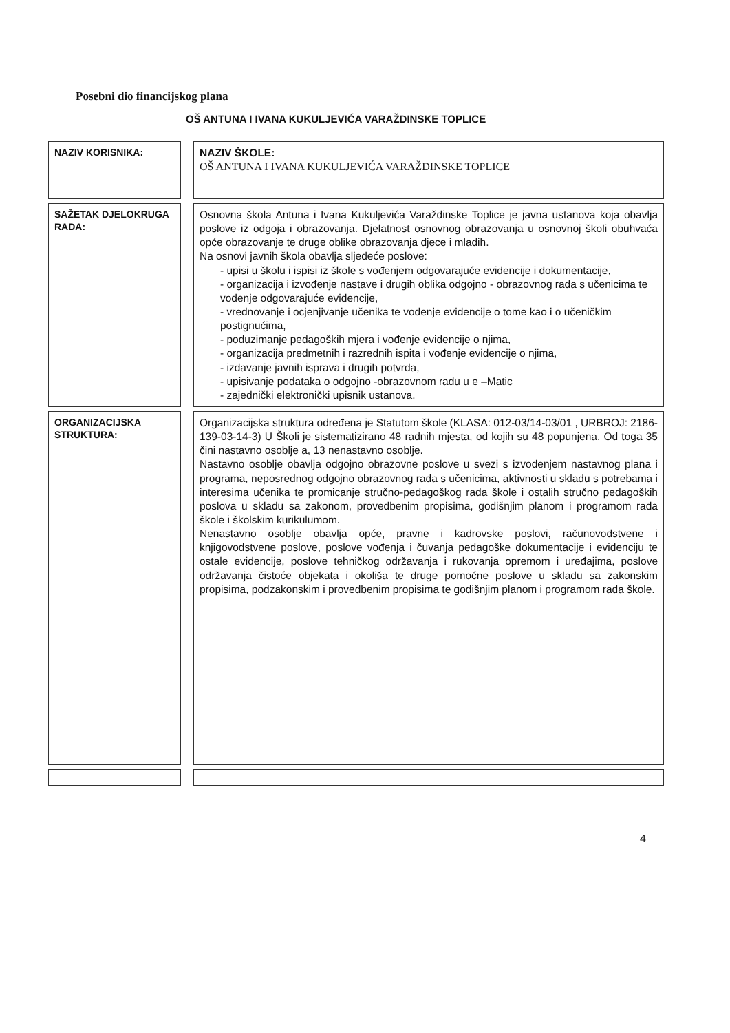Posebni dio financijskog plana
OŠ ANTUNA I IVANA KUKULJEVIĆA VARAŽDINSKE TOPLICE
| NAZIV KORISNIKA: | NAZIV ŠKOLE: OŠ ANTUNA I IVANA KUKULJEVIĆA VARAŽDINSKE TOPLICE |
| SAŽETAK DJELOKRUGA RADA: | Osnovna škola Antuna i Ivana Kukuljevića Varaždinske Toplice je javna ustanova koja obavlja poslove iz odgoja i obrazovanja. Djelatnost osnovnog obrazovanja u osnovnoj školi obuhvaća opće obrazovanje te druge oblike obrazovanja djece i mladih. Na osnovi javnih škola obavlja sljedeće poslove: - upisi u školu i ispisi iz škole s vođenjem odgovarajuće evidencije i dokumentacije, - organizacija i izvođenje nastave i drugih oblika odgojno - obrazovnog rada s učenicima te vođenje odgovarajuće evidencije, - vrednovanje i ocjenjivanje učenika te vođenje evidencije o tome kao i o učeničkim postignućima, - poduzimanje pedagoških mjera i vođenje evidencije o njima, - organizacija predmetnih i razrednih ispita i vođenje evidencije o njima, - izdavanje javnih isprava i drugih potvrda, - upisivanje podataka o odgojno -obrazovnom radu u e –Matic - zajednički elektronički upisnik ustanova. |
| ORGANIZACIJSKA STRUKTURA: | Organizacijska struktura određena je Statutom škole (KLASA: 012-03/14-03/01 , URBROJ: 2186-139-03-14-3) U Školi je sistematizirano 48 radnih mjesta, od kojih su 48 popunjena. Od toga 35 čini nastavno osoblje a, 13 nenastavno osoblje. Nastavno osoblje obavlja odgojno obrazovne poslove u svezi s izvođenjem nastavnog plana i programa, neposrednog odgojno obrazovnog rada s učenicima, aktivnosti u skladu s potrebama i interesima učenika te promicanje stručno-pedagoškog rada škole i ostalih stručno pedagoških poslova u skladu sa zakonom, provedbenim propisima, godišnjim planom i programom rada škole i školskim kurikulumom. Nenastavno osoblje obavlja opće, pravne i kadrovske poslovi, računovodstvene i knjigovodstvene poslove, poslove vođenja i čuvanja pedagoške dokumentacije i evidenciju te ostale evidencije, poslove tehničkog održavanja i rukovanja opremom i uređajima, poslove održavanja čistoće objekata i okoliša te druge pomoćne poslove u skladu sa zakonskim propisima, podzakonskim i provedbenim propisima te godišnjim planom i programom rada škole. |
4